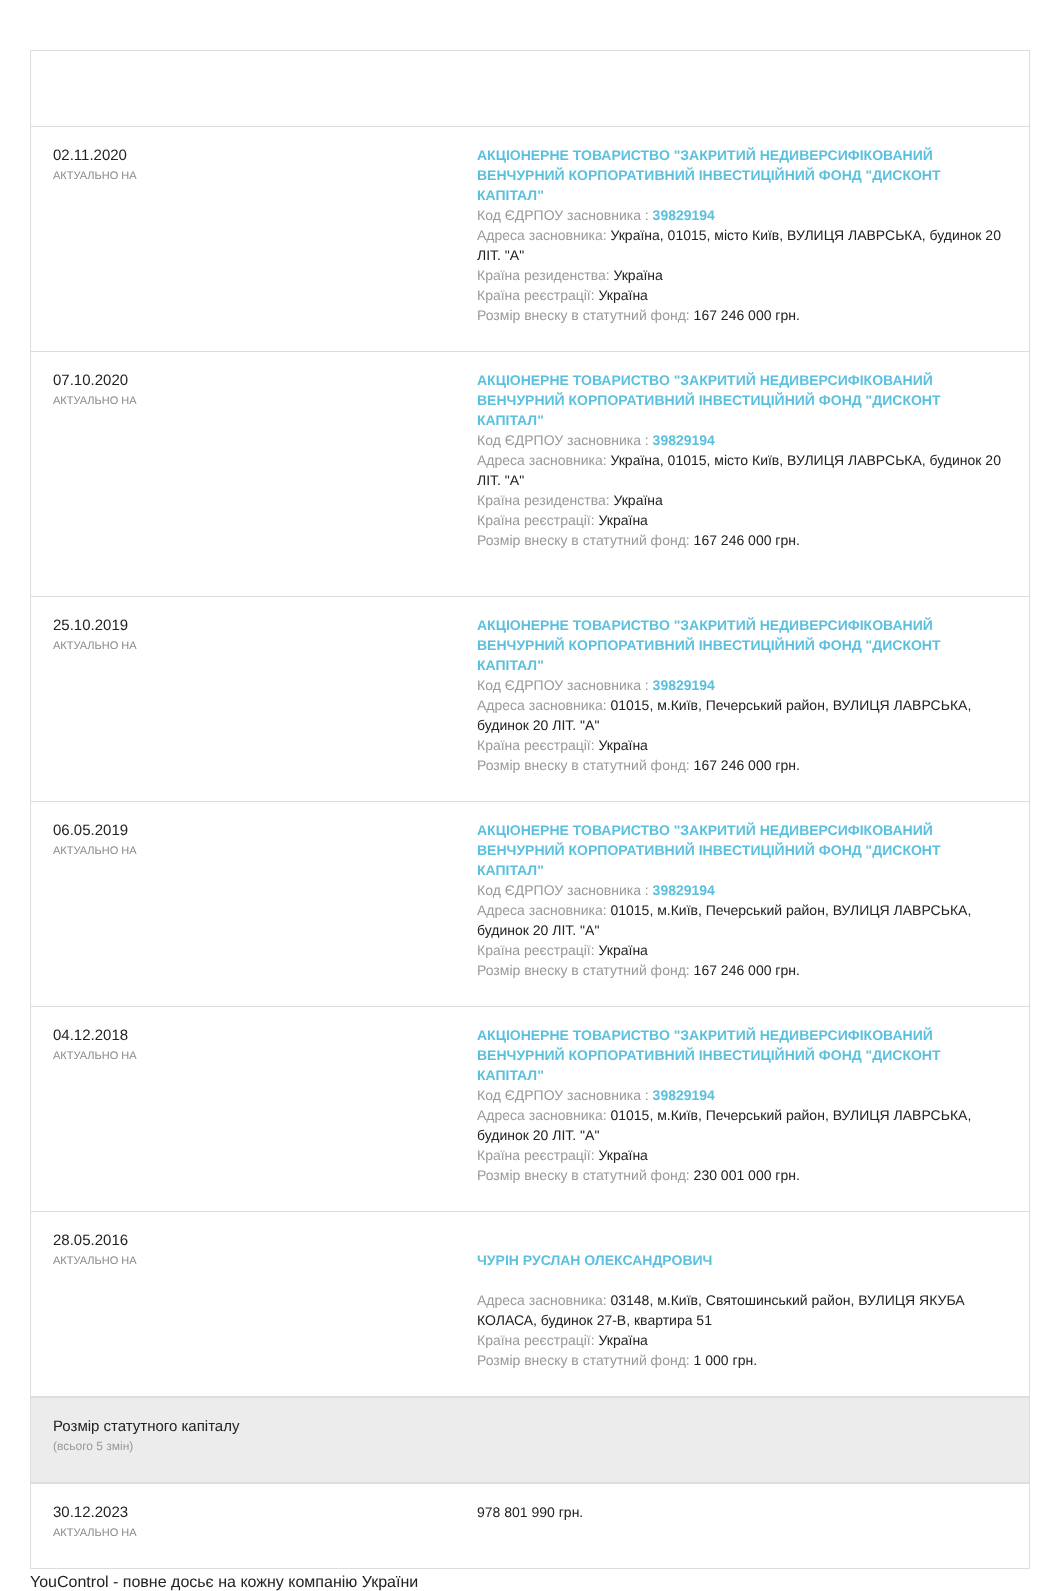| 02.11.2020 АКТУАЛЬНО НА | АКЦІОНЕРНЕ ТОВАРИСТВО "ЗАКРИТИЙ НЕДИВЕРСИФІКОВАНИЙ ВЕНЧУРНИЙ КОРПОРАТИВНИЙ ІНВЕСТИЦІЙНИЙ ФОНД "ДИСКОНТ КАПІТАЛ" Код ЄДРПОУ засновника : 39829194 Адреса засновника: Україна, 01015, місто Київ, ВУЛИЦЯ ЛАВРСЬКА, будинок 20 ЛІТ. "А" Країна резиденства: Україна Країна реєстрації: Україна Розмір внеску в статутний фонд: 167 246 000 грн. |
| 07.10.2020 АКТУАЛЬНО НА | АКЦІОНЕРНЕ ТОВАРИСТВО "ЗАКРИТИЙ НЕДИВЕРСИФІКОВАНИЙ ВЕНЧУРНИЙ КОРПОРАТИВНИЙ ІНВЕСТИЦІЙНИЙ ФОНД "ДИСКОНТ КАПІТАЛ" Код ЄДРПОУ засновника : 39829194 Адреса засновника: Україна, 01015, місто Київ, ВУЛИЦЯ ЛАВРСЬКА, будинок 20 ЛІТ. "А" Країна резиденства: Україна Країна реєстрації: Україна Розмір внеску в статутний фонд: 167 246 000 грн. |
| 25.10.2019 АКТУАЛЬНО НА | АКЦІОНЕРНЕ ТОВАРИСТВО "ЗАКРИТИЙ НЕДИВЕРСИФІКОВАНИЙ ВЕНЧУРНИЙ КОРПОРАТИВНИЙ ІНВЕСТИЦІЙНИЙ ФОНД "ДИСКОНТ КАПІТАЛ" Код ЄДРПОУ засновника : 39829194 Адреса засновника: 01015, м.Київ, Печерський район, ВУЛИЦЯ ЛАВРСЬКА, будинок 20 ЛІТ. "А" Країна реєстрації: Україна Розмір внеску в статутний фонд: 167 246 000 грн. |
| 06.05.2019 АКТУАЛЬНО НА | АКЦІОНЕРНЕ ТОВАРИСТВО "ЗАКРИТИЙ НЕДИВЕРСИФІКОВАНИЙ ВЕНЧУРНИЙ КОРПОРАТИВНИЙ ІНВЕСТИЦІЙНИЙ ФОНД "ДИСКОНТ КАПІТАЛ" Код ЄДРПОУ засновника : 39829194 Адреса засновника: 01015, м.Київ, Печерський район, ВУЛИЦЯ ЛАВРСЬКА, будинок 20 ЛІТ. "А" Країна реєстрації: Україна Розмір внеску в статутний фонд: 167 246 000 грн. |
| 04.12.2018 АКТУАЛЬНО НА | АКЦІОНЕРНЕ ТОВАРИСТВО "ЗАКРИТИЙ НЕДИВЕРСИФІКОВАНИЙ ВЕНЧУРНИЙ КОРПОРАТИВНИЙ ІНВЕСТИЦІЙНИЙ ФОНД "ДИСКОНТ КАПІТАЛ" Код ЄДРПОУ засновника : 39829194 Адреса засновника: 01015, м.Київ, Печерський район, ВУЛИЦЯ ЛАВРСЬКА, будинок 20 ЛІТ. "А" Країна реєстрації: Україна Розмір внеску в статутний фонд: 230 001 000 грн. |
| 28.05.2016 АКТУАЛЬНО НА | ЧУРІН РУСЛАН ОЛЕКСАНДРОВИЧ Адреса засновника: 03148, м.Київ, Святошинський район, ВУЛИЦЯ ЯКУБА КОЛАСА, будинок 27-В, квартира 51 Країна реєстрації: Україна Розмір внеску в статутний фонд: 1 000 грн. |
| Розмір статутного капіталу (всього 5 змін) | |
| 30.12.2023 АКТУАЛЬНО НА | 978 801 990 грн. |
YouControl - повне досьє на кожну компанію України